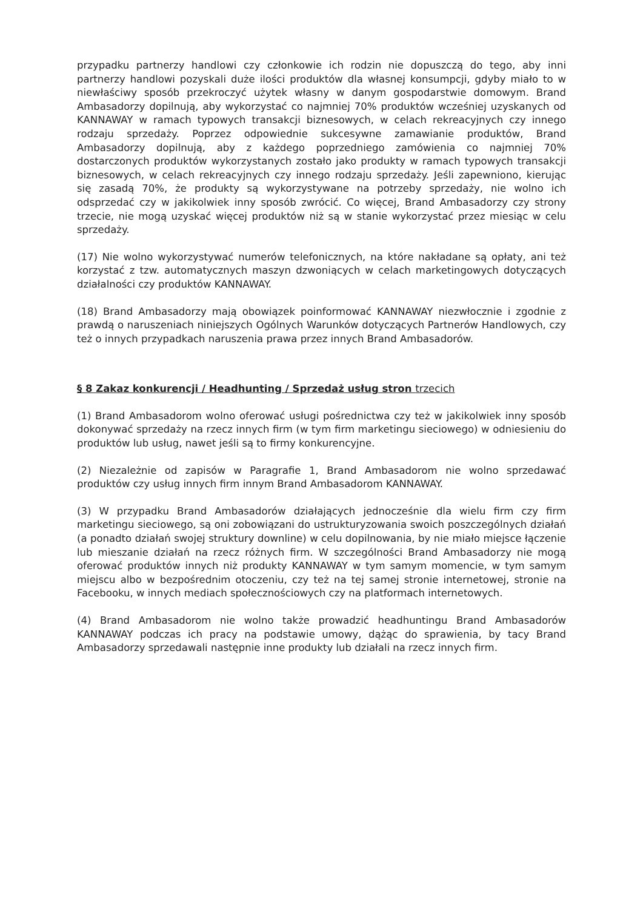przypadku partnerzy handlowi czy członkowie ich rodzin nie dopuszczą do tego, aby inni partnerzy handlowi pozyskali duże ilości produktów dla własnej konsumpcji, gdyby miało to w niewłaściwy sposób przekroczyć użytek własny w danym gospodarstwie domowym. Brand Ambasadorzy dopilnują, aby wykorzystać co najmniej 70% produktów wcześniej uzyskanych od KANNAWAY w ramach typowych transakcji biznesowych, w celach rekreacyjnych czy innego rodzaju sprzedaży. Poprzez odpowiednie sukcesywne zamawianie produktów, Brand Ambasadorzy dopilnują, aby z każdego poprzedniego zamówienia co najmniej 70% dostarczonych produktów wykorzystanych zostało jako produkty w ramach typowych transakcji biznesowych, w celach rekreacyjnych czy innego rodzaju sprzedaży. Jeśli zapewniono, kierując się zasadą 70%, że produkty są wykorzystywane na potrzeby sprzedaży, nie wolno ich odsprzedać czy w jakikolwiek inny sposób zwrócić. Co więcej, Brand Ambasadorzy czy strony trzecie, nie mogą uzyskać więcej produktów niż są w stanie wykorzystać przez miesiąc w celu sprzedaży.
(17) Nie wolno wykorzystywać numerów telefonicznych, na które nakładane są opłaty, ani też korzystać z tzw. automatycznych maszyn dzwoniących w celach marketingowych dotyczących działalności czy produktów KANNAWAY.
(18) Brand Ambasadorzy mają obowiązek poinformować KANNAWAY niezwłocznie i zgodnie z prawdą o naruszeniach niniejszych Ogólnych Warunków dotyczących Partnerów Handlowych, czy też o innych przypadkach naruszenia prawa przez innych Brand Ambasadorów.
§ 8 Zakaz konkurencji / Headhunting / Sprzedaż usług stron trzecich
(1) Brand Ambasadorom wolno oferować usługi pośrednictwa czy też w jakikolwiek inny sposób dokonywać sprzedaży na rzecz innych firm (w tym firm marketingu sieciowego) w odniesieniu do produktów lub usług, nawet jeśli są to firmy konkurencyjne.
(2) Niezależnie od zapisów w Paragrafie 1, Brand Ambasadorom nie wolno sprzedawać produktów czy usług innych firm innym Brand Ambasadorom KANNAWAY.
(3) W przypadku Brand Ambasadorów działających jednocześnie dla wielu firm czy firm marketingu sieciowego, są oni zobowiązani do ustrukturyzowania swoich poszczególnych działań (a ponadto działań swojej struktury downline) w celu dopilnowania, by nie miało miejsce łączenie lub mieszanie działań na rzecz różnych firm. W szczególności Brand Ambasadorzy nie mogą oferować produktów innych niż produkty KANNAWAY w tym samym momencie, w tym samym miejscu albo w bezpośrednim otoczeniu, czy też na tej samej stronie internetowej, stronie na Facebooku, w innych mediach społecznościowych czy na platformach internetowych.
(4) Brand Ambasadorom nie wolno także prowadzić headhuntingu Brand Ambasadorów KANNAWAY podczas ich pracy na podstawie umowy, dążąc do sprawienia, by tacy Brand Ambasadorzy sprzedawali następnie inne produkty lub działali na rzecz innych firm.